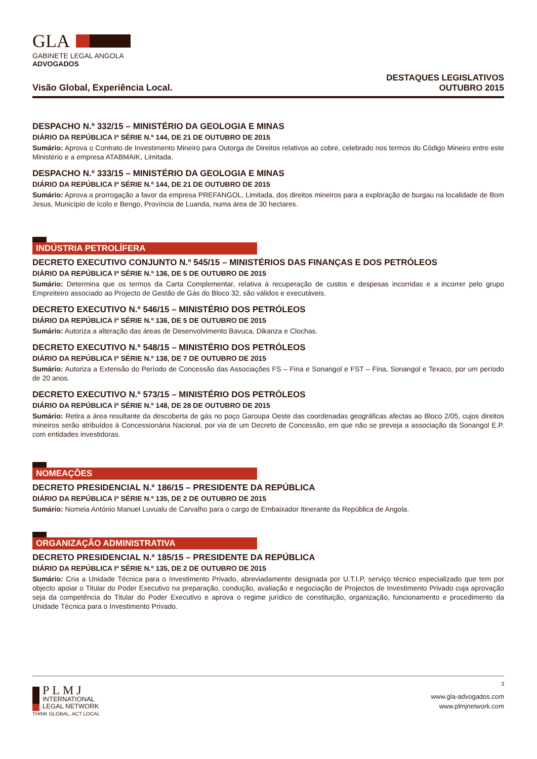GLA
GABINETE LEGAL ANGOLA
ADVOGADOS
Visão Global, Experiência Local.
DESTAQUES LEGISLATIVOS
OUTUBRO 2015
DESPACHO N.º 332/15 – MINISTÉRIO DA GEOLOGIA E MINAS
DIÁRIO DA REPÚBLICA Iª SÉRIE N.º 144, DE 21 DE OUTUBRO DE 2015
Sumário: Aprova o Contrato de Investimento Mineiro para Outorga de Direitos relativos ao cobre, celebrado nos termos do Código Mineiro entre este Ministério e a empresa ATABMAIK, Limitada.
DESPACHO N.º 333/15 – MINISTÉRIO DA GEOLOGIA E MINAS
DIÁRIO DA REPÚBLICA Iª SÉRIE N.º 144, DE 21 DE OUTUBRO DE 2015
Sumário: Aprova a prorrogação a favor da empresa PREFANGOL, Limitada, dos direitos mineiros para a exploração de burgau na localidade de Bom Jesus, Município de Icolo e Bengo, Província de Luanda, numa área de 30 hectares.
INDÚSTRIA PETROLÍFERA
DECRETO EXECUTIVO CONJUNTO N.º 545/15 – MINISTÉRIOS DAS FINANÇAS E DOS PETRÓLEOS
DIÁRIO DA REPÚBLICA Iª SÉRIE N.º 136, DE 5 DE OUTUBRO DE 2015
Sumário: Determina que os termos da Carta Complementar, relativa à recuperação de custos e despesas incorridas e a incorrer pelo grupo Empreiteiro associado ao Projecto de Gestão de Gás do Bloco 32, são válidos e executáveis.
DECRETO EXECUTIVO N.º 546/15 – MINISTÉRIO DOS PETRÓLEOS
DIÁRIO DA REPÚBLICA Iª SÉRIE N.º 136, DE 5 DE OUTUBRO DE 2015
Sumário: Autoriza a alteração das áreas de Desenvolvimento Bavuca, Dikanza e Clochas.
DECRETO EXECUTIVO N.º 548/15 – MINISTÉRIO DOS PETRÓLEOS
DIÁRIO DA REPÚBLICA Iª SÉRIE N.º 138, DE 7 DE OUTUBRO DE 2015
Sumário: Autoriza a Extensão do Período de Concessão das Associações FS – Fina e Sonangol e FST – Fina, Sonangol e Texaco, por um período de 20 anos.
DECRETO EXECUTIVO N.º 573/15 – MINISTÉRIO DOS PETRÓLEOS
DIÁRIO DA REPÚBLICA Iª SÉRIE N.º 148, DE 28 DE OUTUBRO DE 2015
Sumário: Retira a área resultante da descoberta de gás no poço Garoupa Oeste das coordenadas geográficas afectas ao Bloco 2/05, cujos direitos mineiros serão atribuídos à Concessionária Nacional, por via de um Decreto de Concessão, em que não se preveja a associação da Sonangol E.P. com entidades investidoras.
NOMEAÇÕES
DECRETO PRESIDENCIAL N.º 186/15 – PRESIDENTE DA REPÚBLICA
DIÁRIO DA REPÚBLICA Iª SÉRIE N.º 135, DE 2 DE OUTUBRO DE 2015
Sumário: Nomeia António Manuel Luvualu de Carvalho para o cargo de Embaixador Itinerante da República de Angola.
ORGANIZAÇÃO ADMINISTRATIVA
DECRETO PRESIDENCIAL N.º 185/15 – PRESIDENTE DA REPÚBLICA
DIÁRIO DA REPÚBLICA Iª SÉRIE N.º 135, DE 2 DE OUTUBRO DE 2015
Sumário: Cria a Unidade Técnica para o Investimento Privado, abreviadamente designada por U.T.I.P, serviço técnico especializado que tem por objecto apoiar o Titular do Poder Executivo na preparação, condução, avaliação e negociação de Projectos de Investimento Privado cuja aprovação seja da competência do Titular do Poder Executivo e aprova o regime jurídico de constituição, organização, funcionamento e procedimento da Unidade Técnica para o Investimento Privado.
3
PLMJ
INTERNATIONAL
LEGAL NETWORK
www.gla-advogados.com
www.plmjnetwork.com
THINK GLOBAL, ACT LOCAL